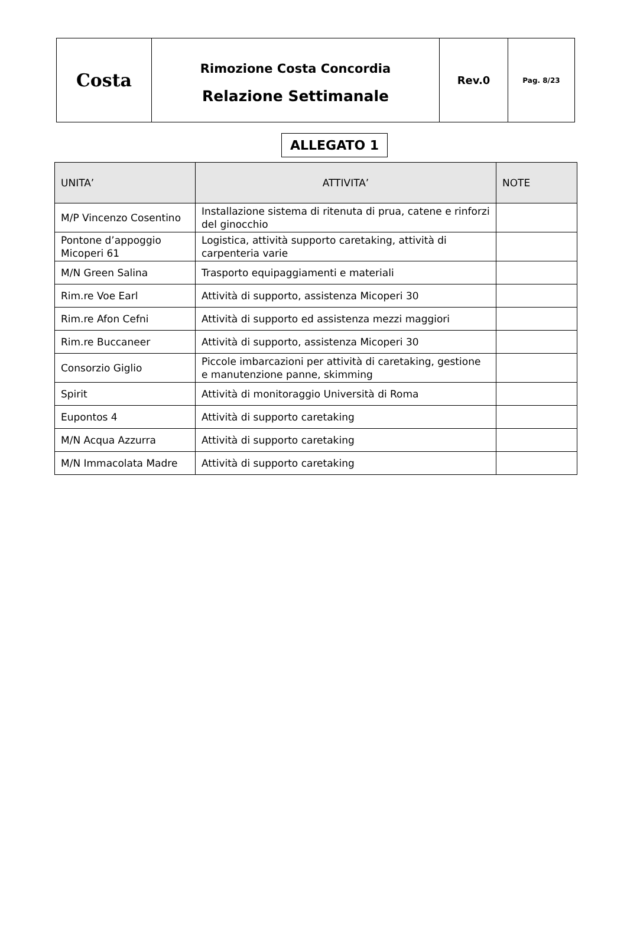| Costa | Rimozione Costa Concordia Relazione Settimanale | Rev.0 | Pag. 8/23 |
ALLEGATO 1
| UNITA’ | ATTIVITA’ | NOTE |
| --- | --- | --- |
| M/P Vincenzo Cosentino | Installazione sistema di ritenuta di prua, catene e rinforzi del ginocchio | |
| Pontone d’appoggio Micoperi 61 | Logistica, attività supporto caretaking, attività di carpenteria varie | |
| M/N Green Salina | Trasporto equipaggiamenti e materiali | |
| Rim.re Voe Earl | Attività di supporto, assistenza Micoperi 30 | |
| Rim.re Afon Cefni | Attività di supporto ed assistenza mezzi maggiori | |
| Rim.re Buccaneer | Attività di supporto, assistenza Micoperi 30 | |
| Consorzio Giglio | Piccole imbarcazioni per attività di caretaking, gestione e manutenzione panne, skimming | |
| Spirit | Attività di monitoraggio Università di Roma | |
| Eupontos 4 | Attività di supporto caretaking | |
| M/N Acqua Azzurra | Attività di supporto caretaking | |
| M/N Immacolata Madre | Attività di supporto caretaking | |